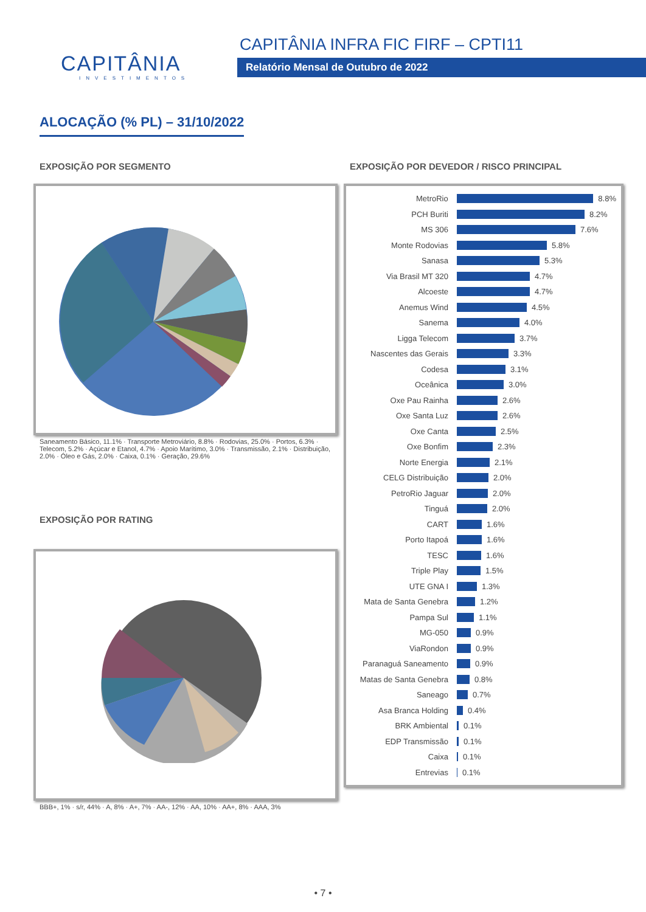CAPITÂNIA
INVESTIMENTOS
CAPITÂNIA INFRA FIC FIRF – CPTI11
Relatório Mensal de Outubro de 2022
ALOCAÇÃO (% PL) – 31/10/2022
EXPOSIÇÃO POR SEGMENTO
Saneamento Básico, 11.1% · Transporte Metroviário, 8.8% · Rodovias, 25.0% · Portos, 6.3% · Telecom, 5.2% · Açúcar e Etanol, 4.7% · Apoio Marítimo, 3.0% · Transmissão, 2.1% · Distribuição, 2.0% · Óleo e Gás, 2.0% · Caixa, 0.1% · Geração, 29.6%
EXPOSIÇÃO POR RATING
BBB+, 1% · s/r, 44% · A, 8% · A+, 7% · AA-, 12% · AA, 10% · AA+, 8% · AAA, 3%
EXPOSIÇÃO POR DEVEDOR / RISCO PRINCIPAL
MetroRio 8.8%
PCH Buriti 8.2%
MS 306 7.6%
Monte Rodovias 5.8%
Sanasa 5.3%
Via Brasil MT 320 4.7%
Alcoeste 4.7%
Anemus Wind 4.5%
Sanema 4.0%
Ligga Telecom 3.7%
Nascentes das Gerais 3.3%
Codesa 3.1%
Oceânica 3.0%
Oxe Pau Rainha 2.6%
Oxe Santa Luz 2.6%
Oxe Canta 2.5%
Oxe Bonfim 2.3%
Norte Energia 2.1%
CELG Distribuição 2.0%
PetroRio Jaguar 2.0%
Tinguá 2.0%
CART 1.6%
Porto Itapoá 1.6%
TESC 1.6%
Triple Play 1.5%
UTE GNA I 1.3%
Mata de Santa Genebra 1.2%
Pampa Sul 1.1%
MG-050 0.9%
ViaRondon 0.9%
Paranaguá Saneamento 0.9%
Matas de Santa Genebra 0.8%
Saneago 0.7%
Asa Branca Holding 0.4%
BRK Ambiental 0.1%
EDP Transmissão 0.1%
Caixa 0.1%
Entrevias 0.1%
• 7 •